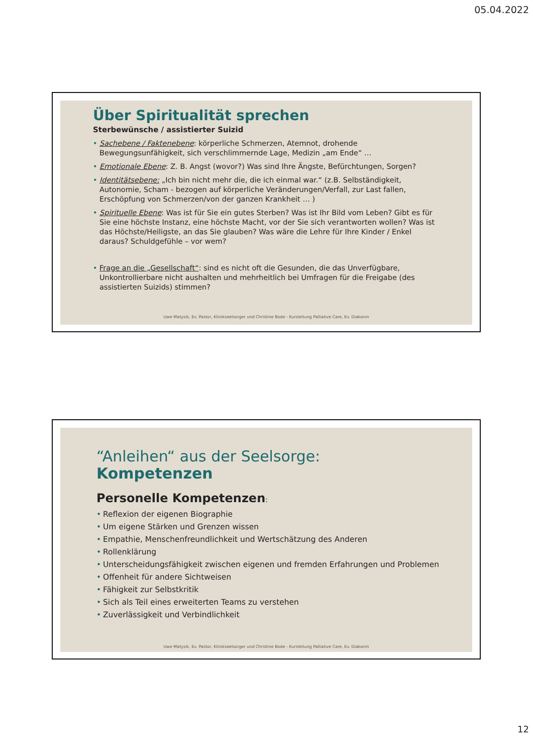05.04.2022
Über Spiritualität sprechen
Sterbewünsche / assistierter Suizid
• Sachebene / Faktenebene: körperliche Schmerzen, Atemnot, drohende Bewegungsunfähigkeit, sich verschlimmernde Lage, Medizin „am Ende“ …
• Emotionale Ebene: Z. B. Angst (wovor?) Was sind Ihre Ängste, Befürchtungen, Sorgen?
• Identitätsebene: „Ich bin nicht mehr die, die ich einmal war.“ (z.B. Selbständigkeit, Autonomie, Scham - bezogen auf körperliche Veränderungen/Verfall, zur Last fallen, Erschöpfung von Schmerzen/von der ganzen Krankheit … )
• Spirituelle Ebene: Was ist für Sie ein gutes Sterben? Was ist Ihr Bild vom Leben? Gibt es für Sie eine höchste Instanz, eine höchste Macht, vor der Sie sich verantworten wollen? Was ist das Höchste/Heiligste, an das Sie glauben? Was wäre die Lehre für Ihre Kinder / Enkel daraus? Schuldgefühle – vor wem?
• Frage an die „Gesellschaft“: sind es nicht oft die Gesunden, die das Unverfügbare, Unkontrollierbare nicht aushalten und mehrheitlich bei Umfragen für die Freigabe (des assistierten Suizids) stimmen?
Uwe Matysik, Ev. Pastor, Klinikseelsorger und Christine Bode - Kursleitung Palliative Care, Ev. Diakonin
“Anleihen“ aus der Seelsorge:
Kompetenzen
Personelle Kompetenzen:
• Reflexion der eigenen Biographie
• Um eigene Stärken und Grenzen wissen
• Empathie, Menschenfreundlichkeit und Wertschätzung des Anderen
• Rollenklärung
• Unterscheidungsfähigkeit zwischen eigenen und fremden Erfahrungen und Problemen
• Offenheit für andere Sichtweisen
• Fähigkeit zur Selbstkritik
• Sich als Teil eines erweiterten Teams zu verstehen
• Zuverlässigkeit und Verbindlichkeit
Uwe Matysik, Ev. Pastor, Klinikseelsorger und Christine Bode - Kursleitung Palliative Care, Ev. Diakonin
12